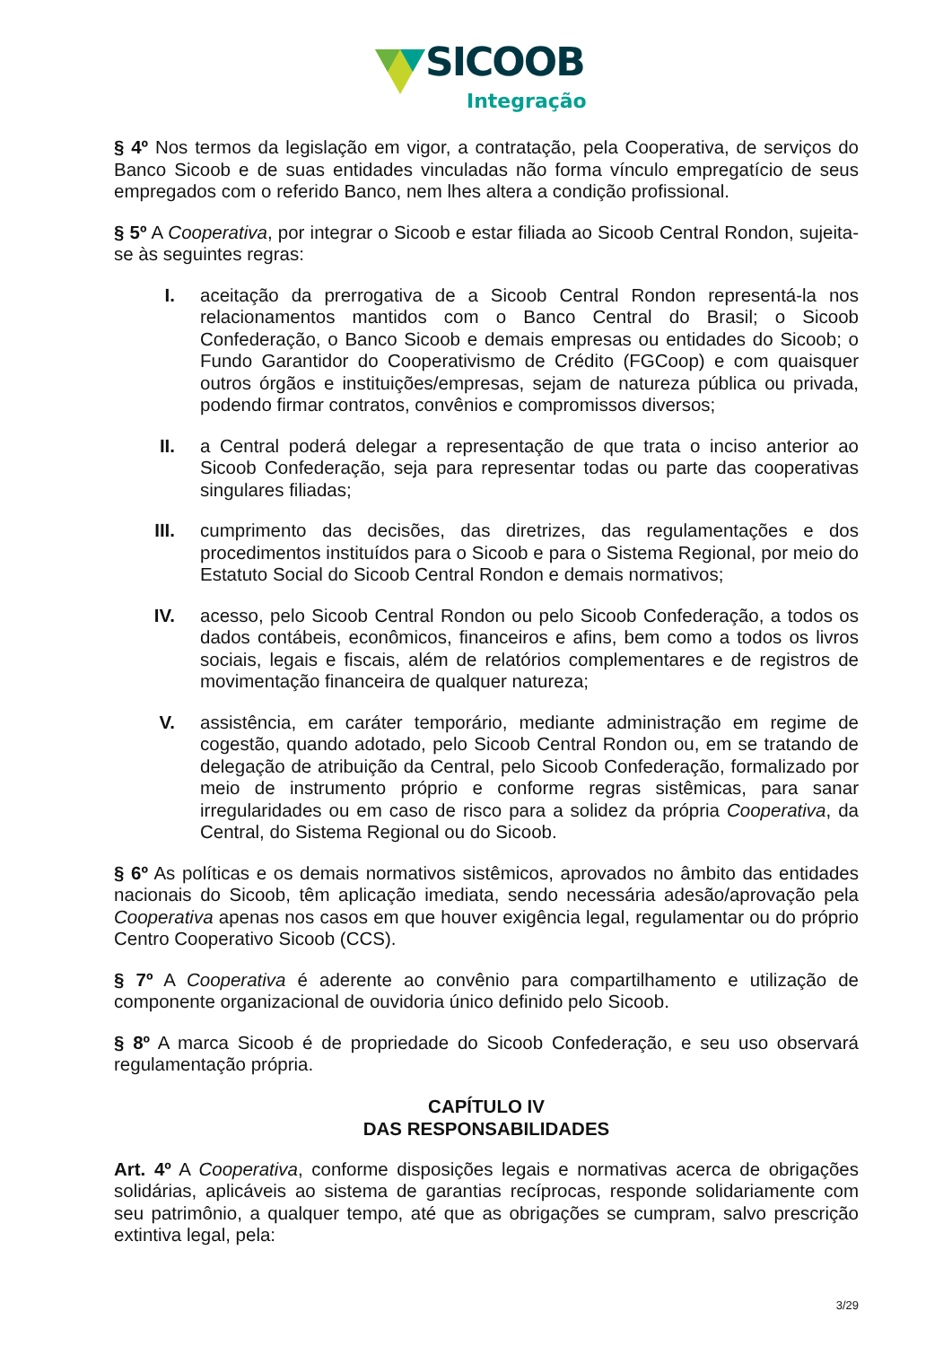SICOOB
Integração
§ 4º Nos termos da legislação em vigor, a contratação, pela Cooperativa, de serviços do Banco Sicoob e de suas entidades vinculadas não forma vínculo empregatício de seus empregados com o referido Banco, nem lhes altera a condição profissional.
§ 5º A Cooperativa, por integrar o Sicoob e estar filiada ao Sicoob Central Rondon, sujeita-se às seguintes regras:
I. aceitação da prerrogativa de a Sicoob Central Rondon representá-la nos relacionamentos mantidos com o Banco Central do Brasil; o Sicoob Confederação, o Banco Sicoob e demais empresas ou entidades do Sicoob; o Fundo Garantidor do Cooperativismo de Crédito (FGCoop) e com quaisquer outros órgãos e instituições/empresas, sejam de natureza pública ou privada, podendo firmar contratos, convênios e compromissos diversos;
II. a Central poderá delegar a representação de que trata o inciso anterior ao Sicoob Confederação, seja para representar todas ou parte das cooperativas singulares filiadas;
III. cumprimento das decisões, das diretrizes, das regulamentações e dos procedimentos instituídos para o Sicoob e para o Sistema Regional, por meio do Estatuto Social do Sicoob Central Rondon e demais normativos;
IV. acesso, pelo Sicoob Central Rondon ou pelo Sicoob Confederação, a todos os dados contábeis, econômicos, financeiros e afins, bem como a todos os livros sociais, legais e fiscais, além de relatórios complementares e de registros de movimentação financeira de qualquer natureza;
V. assistência, em caráter temporário, mediante administração em regime de cogestão, quando adotado, pelo Sicoob Central Rondon ou, em se tratando de delegação de atribuição da Central, pelo Sicoob Confederação, formalizado por meio de instrumento próprio e conforme regras sistêmicas, para sanar irregularidades ou em caso de risco para a solidez da própria Cooperativa, da Central, do Sistema Regional ou do Sicoob.
§ 6º As políticas e os demais normativos sistêmicos, aprovados no âmbito das entidades nacionais do Sicoob, têm aplicação imediata, sendo necessária adesão/aprovação pela Cooperativa apenas nos casos em que houver exigência legal, regulamentar ou do próprio Centro Cooperativo Sicoob (CCS).
§ 7º A Cooperativa é aderente ao convênio para compartilhamento e utilização de componente organizacional de ouvidoria único definido pelo Sicoob.
§ 8º A marca Sicoob é de propriedade do Sicoob Confederação, e seu uso observará regulamentação própria.
CAPÍTULO IV
DAS RESPONSABILIDADES
Art. 4º A Cooperativa, conforme disposições legais e normativas acerca de obrigações solidárias, aplicáveis ao sistema de garantias recíprocas, responde solidariamente com seu patrimônio, a qualquer tempo, até que as obrigações se cumpram, salvo prescrição extintiva legal, pela:
3/29